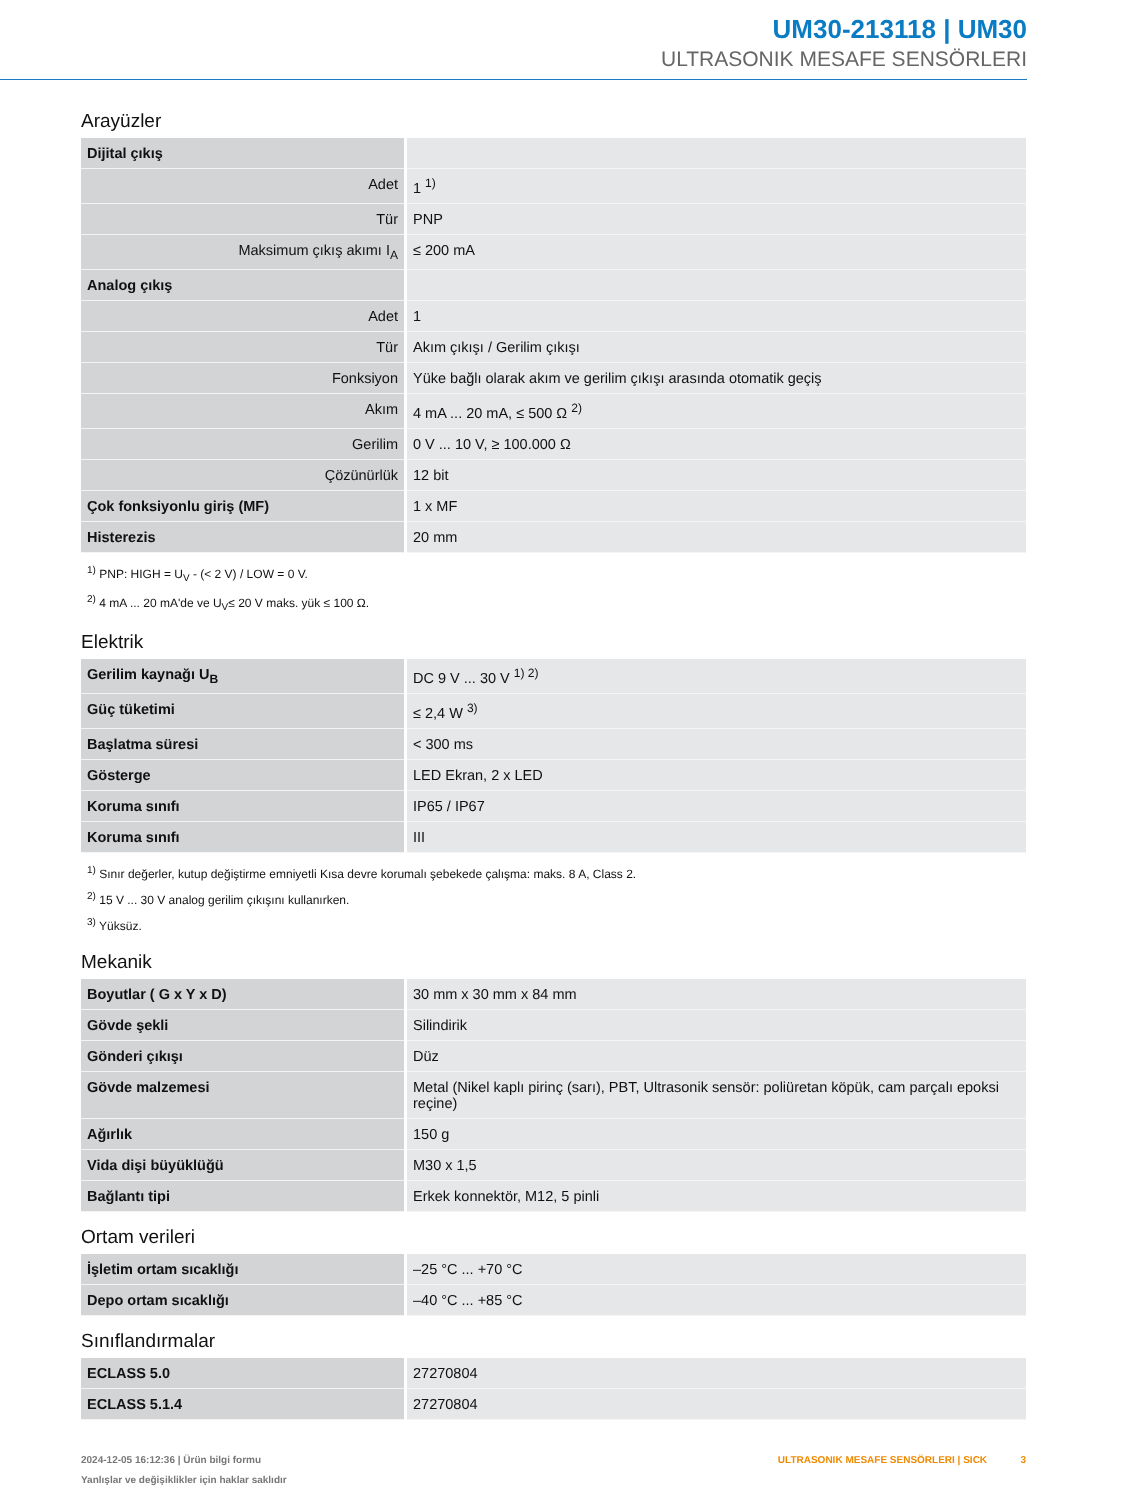UM30-213118 | UM30
ULTRASONIK MESAFE SENSÖRLERI
Arayüzler
| Dijital çıkış | |
| Adet | 1 <sup>1)</sup> |
| Tür | PNP |
| Maksimum çıkış akımı I<sub>A</sub> | ≤ 200 mA |
| Analog çıkış | |
| Adet | 1 |
| Tür | Akım çıkışı / Gerilim çıkışı |
| Fonksiyon | Yüke bağlı olarak akım ve gerilim çıkışı arasında otomatik geçiş |
| Akım | 4 mA ... 20 mA, ≤ 500 Ω <sup>2)</sup> |
| Gerilim | 0 V ... 10 V, ≥ 100.000 Ω |
| Çözünürlük | 12 bit |
| Çok fonksiyonlu giriş (MF) | 1 x MF |
| Histerezis | 20 mm |
<sup>1)</sup> PNP: HIGH = U<sub>V</sub> - (< 2 V) / LOW = 0 V.
<sup>2)</sup> 4 mA ... 20 mA'de ve U<sub>V</sub>≤ 20 V maks. yük ≤ 100 Ω.
Elektrik
| Gerilim kaynağı U<sub>B</sub> | DC 9 V ... 30 V <sup>1) 2)</sup> |
| Güç tüketimi | ≤ 2,4 W <sup>3)</sup> |
| Başlatma süresi | < 300 ms |
| Gösterge | LED Ekran, 2 x LED |
| Koruma sınıfı | IP65 / IP67 |
| Koruma sınıfı | III |
<sup>1)</sup> Sınır değerler, kutup değiştirme emniyetli Kısa devre korumalı şebekede çalışma: maks. 8 A, Class 2.
<sup>2)</sup> 15 V ... 30 V analog gerilim çıkışını kullanırken.
<sup>3)</sup> Yüksüz.
Mekanik
| Boyutlar ( G x Y x D) | 30 mm x 30 mm x 84 mm |
| Gövde şekli | Silindirik |
| Gönderi çıkışı | Düz |
| Gövde malzemesi | Metal (Nikel kaplı pirinç (sarı), PBT, Ultrasonik sensör: poliüretan köpük, cam parçalı epoksi reçine) |
| Ağırlık | 150 g |
| Vida dişi büyüklüğü | M30 x 1,5 |
| Bağlantı tipi | Erkek konnektör, M12, 5 pinli |
Ortam verileri
| İşletim ortam sıcaklığı | –25 °C ... +70 °C |
| Depo ortam sıcaklığı | –40 °C ... +85 °C |
Sınıflandırmalar
| ECLASS 5.0 | 27270804 |
| ECLASS 5.1.4 | 27270804 |
2024-12-05 16:12:36 | Ürün bilgi formu
Yanlışlar ve değişiklikler için haklar saklıdır
ULTRASONIK MESAFE SENSÖRLERI | SICK 3